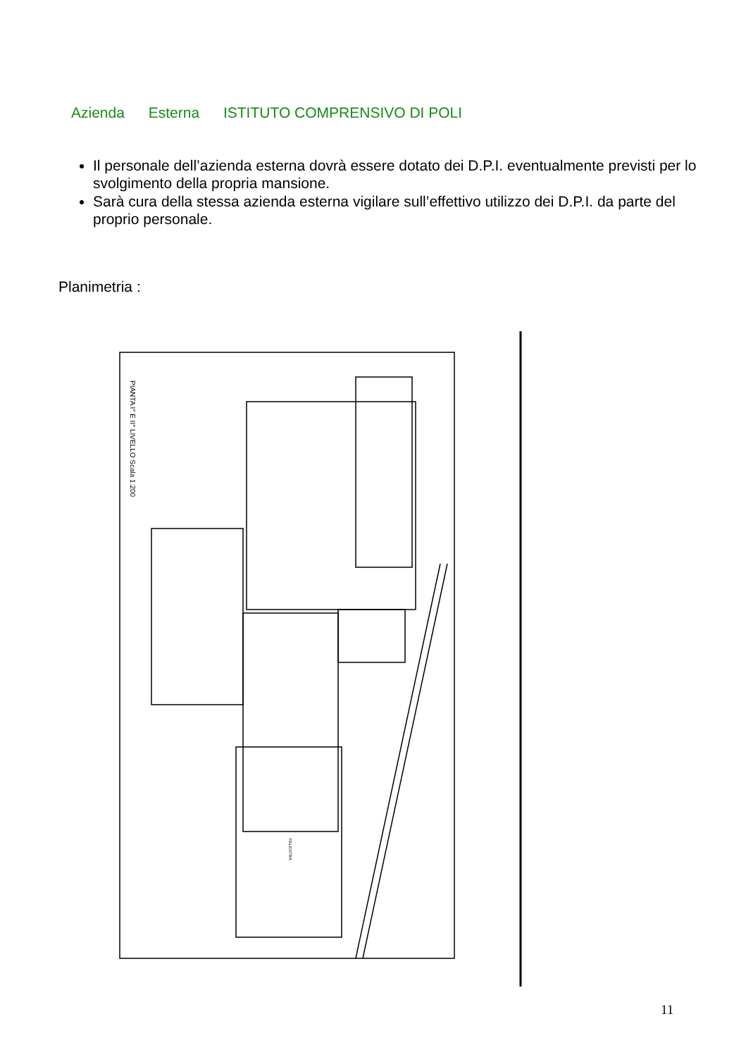Azienda Esterna ISTITUTO COMPRENSIVO DI POLI
Il personale dell’azienda esterna dovrà essere dotato dei D.P.I. eventualmente previsti per lo svolgimento della propria mansione.
Sarà cura della stessa azienda esterna vigilare sull’effettivo utilizzo dei D.P.I. da parte del proprio personale.
Planimetria :
PIANTA I° E II° LIVELLO Scala 1:200
PALESTRA
11